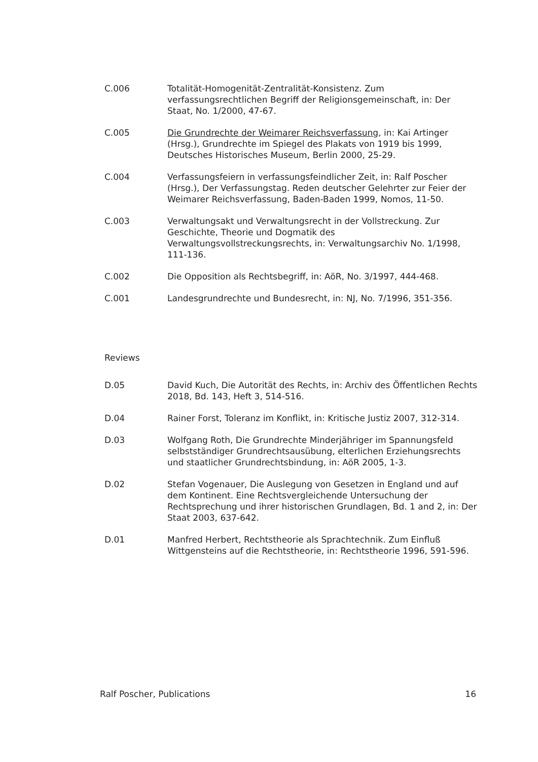C.006 Totalität-Homogenität-Zentralität-Konsistenz. Zum verfassungsrechtlichen Begriff der Religionsgemeinschaft, in: Der Staat, No. 1/2000, 47-67.
C.005 Die Grundrechte der Weimarer Reichsverfassung, in: Kai Artinger (Hrsg.), Grundrechte im Spiegel des Plakats von 1919 bis 1999, Deutsches Historisches Museum, Berlin 2000, 25-29.
C.004 Verfassungsfeiern in verfassungsfeindlicher Zeit, in: Ralf Poscher (Hrsg.), Der Verfassungstag. Reden deutscher Gelehrter zur Feier der Weimarer Reichsverfassung, Baden-Baden 1999, Nomos, 11-50.
C.003 Verwaltungsakt und Verwaltungsrecht in der Vollstreckung. Zur Geschichte, Theorie und Dogmatik des Verwaltungsvollstreckungsrechts, in: Verwaltungsarchiv No. 1/1998, 111-136.
C.002 Die Opposition als Rechtsbegriff, in: AöR, No. 3/1997, 444-468.
C.001 Landesgrundrechte und Bundesrecht, in: NJ, No. 7/1996, 351-356.
Reviews
D.05 David Kuch, Die Autorität des Rechts, in: Archiv des Öffentlichen Rechts 2018, Bd. 143, Heft 3, 514-516.
D.04 Rainer Forst, Toleranz im Konflikt, in: Kritische Justiz 2007, 312-314.
D.03 Wolfgang Roth, Die Grundrechte Minderjähriger im Spannungsfeld selbstständiger Grundrechtsausübung, elterlichen Erziehungsrechts und staatlicher Grundrechtsbindung, in: AöR 2005, 1-3.
D.02 Stefan Vogenauer, Die Auslegung von Gesetzen in England und auf dem Kontinent. Eine Rechtsvergleichende Untersuchung der Rechtsprechung und ihrer historischen Grundlagen, Bd. 1 and 2, in: Der Staat 2003, 637-642.
D.01 Manfred Herbert, Rechtstheorie als Sprachtechnik. Zum Einfluß Wittgensteins auf die Rechtstheorie, in: Rechtstheorie 1996, 591-596.
Ralf Poscher, Publications 16